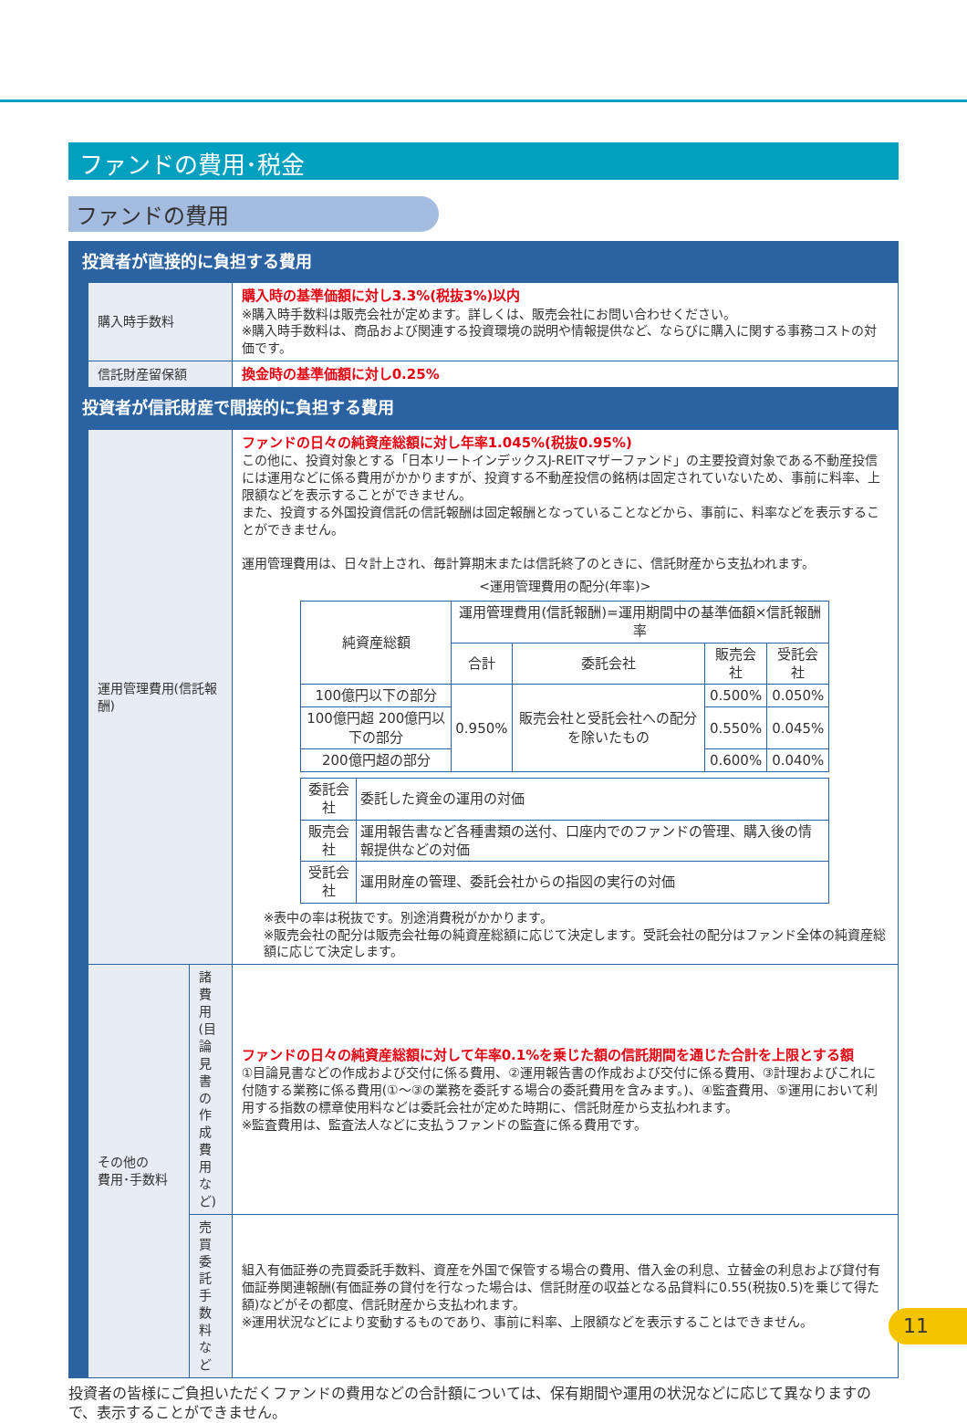ファンドの費用･税金
ファンドの費用
| 投資者が直接的に負担する費用 | | | |
| | 購入時手数料 | | 購入時の基準価額に対し3.3%(税抜3%)以内 ※購入時手数料は販売会社が定めます。詳しくは、販売会社にお問い合わせください。 ※購入時手数料は、商品および関連する投資環境の説明や情報提供など、ならびに購入に関する事務コストの対価です。 |
| | 信託財産留保額 | | 換金時の基準価額に対し0.25% |
| 投資者が信託財産で間接的に負担する費用 | | | |
| | 運用管理費用(信託報酬) | | ファンドの日々の純資産総額に対し年率1.045%(税抜0.95%) この他に、投資対象とする「日本リートインデックスJ-REITマザーファンド」の主要投資対象である不動産投信には運用などに係る費用がかかりますが、投資する不動産投信の銘柄は固定されていないため、事前に料率、上限額などを表示することができません。 また、投資する外国投資信託の信託報酬は固定報酬となっていることなどから、事前に、料率などを表示することができません。 運用管理費用は、日々計上され、毎計算期末または信託終了のときに、信託財産から支払われます。 <運用管理費用の配分(年率)> / 純資産総額 / 運用管理費用(信託報酬)=運用期間中の基準価額×信託報酬率 / / / / / --- / --- / --- / --- / --- / / / 合計 / 委託会社 / 販売会社 / 受託会社 / / 100億円以下の部分 / 0.950% / 販売会社と受託会社への配分を除いたもの / 0.500% / 0.050% / / 100億円超 200億円以下の部分 / / / 0.550% / 0.045% / / 200億円超の部分 / / / 0.600% / 0.040% / / 委託会社 / 委託した資金の運用の対価 / / 販売会社 / 運用報告書など各種書類の送付、口座内でのファンドの管理、購入後の情報提供などの対価 / / 受託会社 / 運用財産の管理、委託会社からの指図の実行の対価 / ※表中の率は税抜です。別途消費税がかかります。 ※販売会社の配分は販売会社毎の純資産総額に応じて決定します。受託会社の配分はファンド全体の純資産総額に応じて決定します。 |
| | その他の 費用･手数料 | 諸費用 (目論見書の 作成費用など) | ファンドの日々の純資産総額に対して年率0.1%を乗じた額の信託期間を通じた合計を上限とする額 ①目論見書などの作成および交付に係る費用、②運用報告書の作成および交付に係る費用、③計理およびこれに付随する業務に係る費用(①～③の業務を委託する場合の委託費用を含みます。)、④監査費用、⑤運用において利用する指数の標章使用料などは委託会社が定めた時期に、信託財産から支払われます。 ※監査費用は、監査法人などに支払うファンドの監査に係る費用です。 |
| | | 売買委託 手数料など | 組入有価証券の売買委託手数料、資産を外国で保管する場合の費用、借入金の利息、立替金の利息および貸付有価証券関連報酬(有価証券の貸付を行なった場合は、信託財産の収益となる品貸料に0.55(税抜0.5)を乗じて得た額)などがその都度、信託財産から支払われます。 ※運用状況などにより変動するものであり、事前に料率、上限額などを表示することはできません。 |
投資者の皆様にご負担いただくファンドの費用などの合計額については、保有期間や運用の状況などに応じて異なりますので、表示することができません。
11